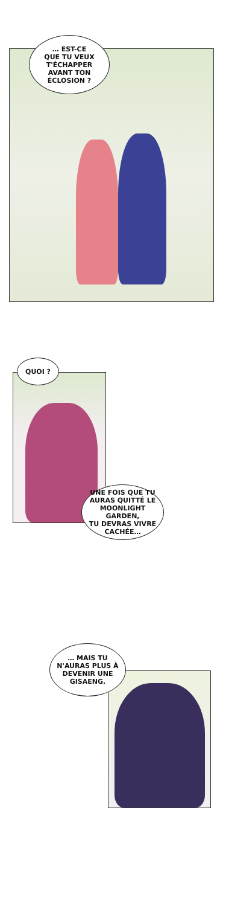… EST-CE
QUE TU VEUX
T'ÉCHAPPER
AVANT TON
ÉCLOSION ?
QUOI ?
UNE FOIS QUE TU
AURAS QUITTÉ LE
MOONLIGHT GARDEN,
TU DEVRAS VIVRE
CACHÉE…
… MAIS TU
N'AURAS PLUS À
DEVENIR UNE
GISAENG.